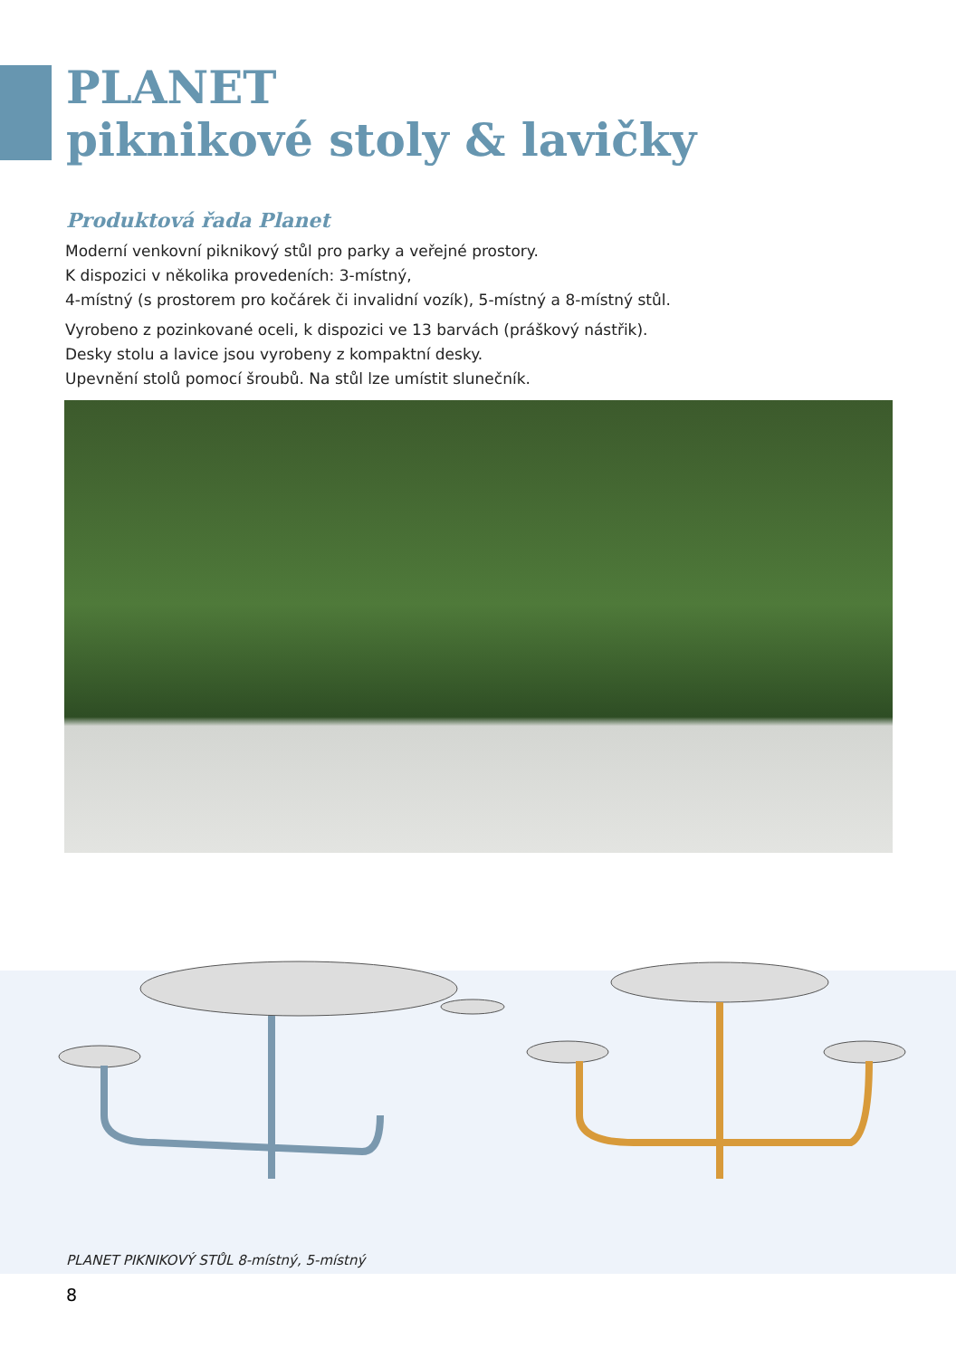PLANET
piknikové stoly & lavičky
Produktová řada Planet
Moderní venkovní piknikový stůl pro parky a veřejné prostory.
K dispozici v několika provedeních: 3-místný,
4-místný (s prostorem pro kočárek či invalidní vozík), 5-místný a 8-místný stůl.
Vyrobeno z pozinkované oceli, k dispozici ve 13 barvách (práškový nástřik).
Desky stolu a lavice jsou vyrobeny z kompaktní desky.
Upevnění stolů pomocí šroubů. Na stůl lze umístit slunečník.
PLANET PIKNIKOVÝ STŮL 8-místný, 5-místný
8